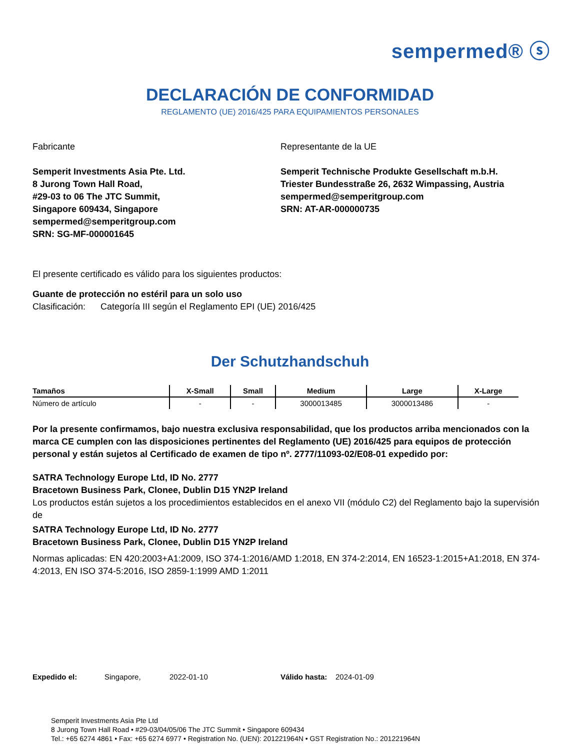sempermed® ⓢ
DECLARACIÓN DE CONFORMIDAD
REGLAMENTO (UE) 2016/425 PARA EQUIPAMIENTOS PERSONALES
Fabricante
Semperit Investments Asia Pte. Ltd.
8 Jurong Town Hall Road,
#29-03 to 06 The JTC Summit,
Singapore 609434, Singapore
sempermed@semperitgroup.com
SRN: SG-MF-000001645
Representante de la UE
Semperit Technische Produkte Gesellschaft m.b.H.
Triester Bundesstraße 26, 2632 Wimpassing, Austria
sempermed@semperitgroup.com
SRN: AT-AR-000000735
El presente certificado es válido para los siguientes productos:
Guante de protección no estéril para un solo uso
Clasificación: Categoría III según el Reglamento EPI (UE) 2016/425
Der Schutzhandschuh
| Tamaños | X-Small | Small | Medium | Large | X-Large |
| --- | --- | --- | --- | --- | --- |
| Número de artículo | - | - | 3000013485 | 3000013486 | - |
Por la presente confirmamos, bajo nuestra exclusiva responsabilidad, que los productos arriba mencionados con la marca CE cumplen con las disposiciones pertinentes del Reglamento (UE) 2016/425 para equipos de protección personal y están sujetos al Certificado de examen de tipo nº. 2777/11093-02/E08-01 expedido por:
SATRA Technology Europe Ltd, ID No. 2777
Bracetown Business Park, Clonee, Dublin D15 YN2P Ireland
Los productos están sujetos a los procedimientos establecidos en el anexo VII (módulo C2) del Reglamento bajo la supervisión de
SATRA Technology Europe Ltd, ID No. 2777
Bracetown Business Park, Clonee, Dublin D15 YN2P Ireland
Normas aplicadas: EN 420:2003+A1:2009, ISO 374-1:2016/AMD 1:2018, EN 374-2:2014, EN 16523-1:2015+A1:2018, EN 374-4:2013, EN ISO 374-5:2016, ISO 2859-1:1999 AMD 1:2011
Expedido el: Singapore, 2022-01-10 Válido hasta: 2024-01-09
Semperit Investments Asia Pte Ltd
8 Jurong Town Hall Road • #29-03/04/05/06 The JTC Summit • Singapore 609434
Tel.: +65 6274 4861 • Fax: +65 6274 6977 • Registration No. (UEN): 201221964N • GST Registration No.: 201221964N